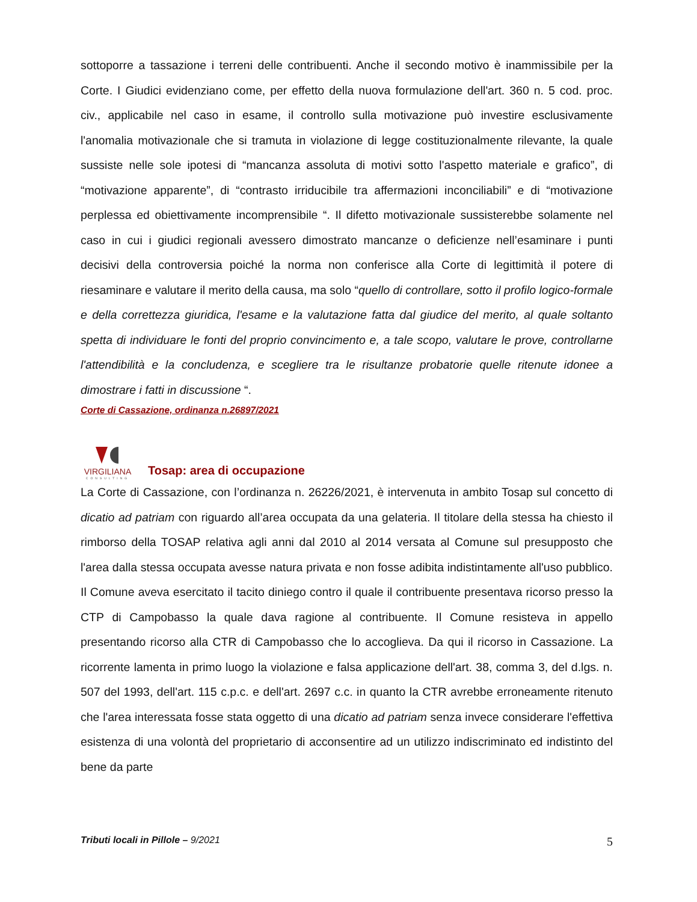sottoporre a tassazione i terreni delle contribuenti. Anche il secondo motivo è inammissibile per la Corte. I Giudici evidenziano come, per effetto della nuova formulazione dell'art. 360 n. 5 cod. proc. civ., applicabile nel caso in esame, il controllo sulla motivazione può investire esclusivamente l'anomalia motivazionale che si tramuta in violazione di legge costituzionalmente rilevante, la quale sussiste nelle sole ipotesi di “mancanza assoluta di motivi sotto l'aspetto materiale e grafico”, di “motivazione apparente”, di “contrasto irriducibile tra affermazioni inconciliabili” e di “motivazione perplessa ed obiettivamente incomprensibile “. Il difetto motivazionale sussisterebbe solamente nel caso in cui i giudici regionali avessero dimostrato mancanze o deficienze nell’esaminare i punti decisivi della controversia poiché la norma non conferisce alla Corte di legittimità il potere di riesaminare e valutare il merito della causa, ma solo “quello di controllare, sotto il profilo logico-formale e della correttezza giuridica, l'esame e la valutazione fatta dal giudice del merito, al quale soltanto spetta di individuare le fonti del proprio convincimento e, a tale scopo, valutare le prove, controllarne l'attendibilità e la concludenza, e scegliere tra le risultanze probatorie quelle ritenute idonee a dimostrare i fatti in discussione “.
Corte di Cassazione, ordinanza n.26897/2021
VIRGILIANA
CONSULTING
Tosap: area di occupazione
La Corte di Cassazione, con l’ordinanza n. 26226/2021, è intervenuta in ambito Tosap sul concetto di dicatio ad patriam con riguardo all’area occupata da una gelateria. Il titolare della stessa ha chiesto il rimborso della TOSAP relativa agli anni dal 2010 al 2014 versata al Comune sul presupposto che l'area dalla stessa occupata avesse natura privata e non fosse adibita indistintamente all'uso pubblico. Il Comune aveva esercitato il tacito diniego contro il quale il contribuente presentava ricorso presso la CTP di Campobasso la quale dava ragione al contribuente. Il Comune resisteva in appello presentando ricorso alla CTR di Campobasso che lo accoglieva. Da qui il ricorso in Cassazione. La ricorrente lamenta in primo luogo la violazione e falsa applicazione dell'art. 38, comma 3, del d.lgs. n. 507 del 1993, dell'art. 115 c.p.c. e dell'art. 2697 c.c. in quanto la CTR avrebbe erroneamente ritenuto che l'area interessata fosse stata oggetto di una dicatio ad patriam senza invece considerare l'effettiva esistenza di una volontà del proprietario di acconsentire ad un utilizzo indiscriminato ed indistinto del bene da parte
Tributi locali in Pillole – 9/2021 5